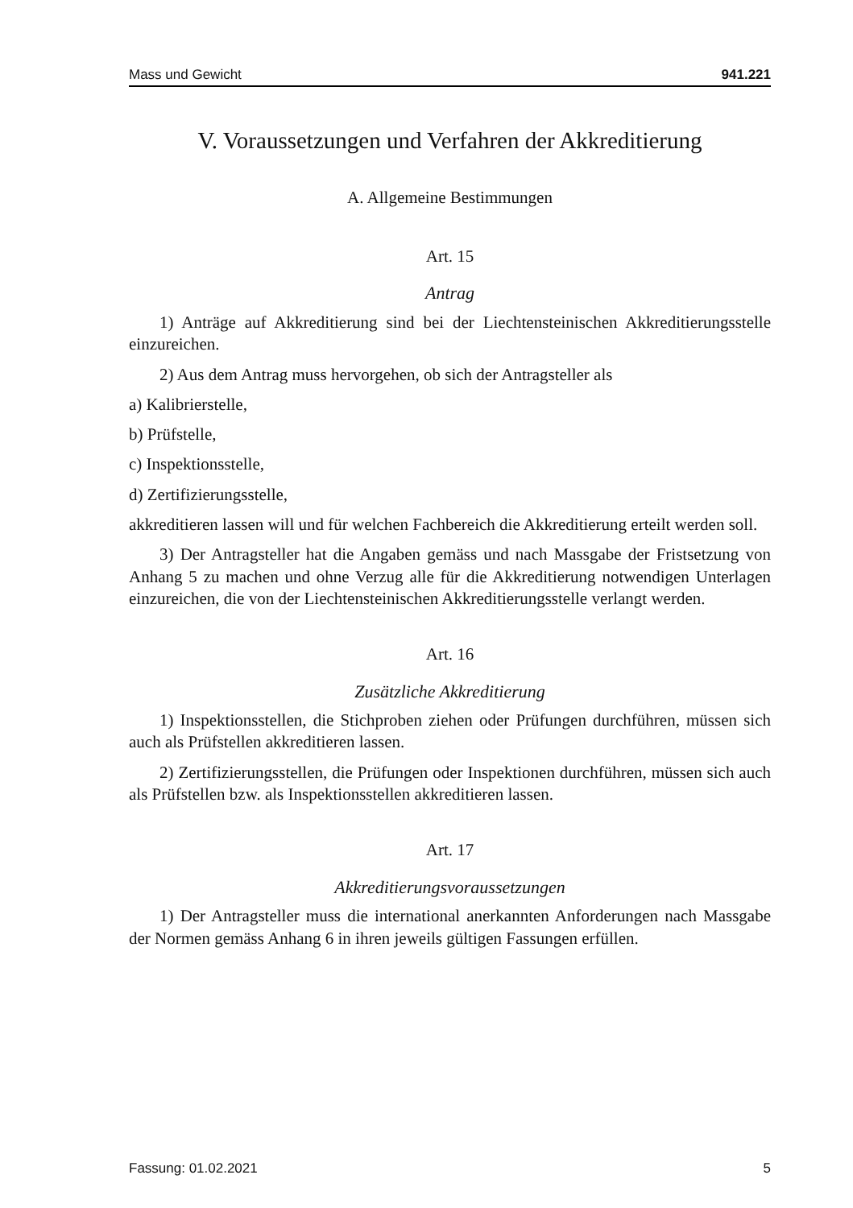Mass und Gewicht 941.221
V. Voraussetzungen und Verfahren der Akkreditierung
A. Allgemeine Bestimmungen
Art. 15
Antrag
1) Anträge auf Akkreditierung sind bei der Liechtensteinischen Akkreditierungsstelle einzureichen.
2) Aus dem Antrag muss hervorgehen, ob sich der Antragsteller als
a) Kalibrierstelle,
b) Prüfstelle,
c) Inspektionsstelle,
d) Zertifizierungsstelle,
akkreditieren lassen will und für welchen Fachbereich die Akkreditierung erteilt werden soll.
3) Der Antragsteller hat die Angaben gemäss und nach Massgabe der Fristsetzung von Anhang 5 zu machen und ohne Verzug alle für die Akkreditierung notwendigen Unterlagen einzureichen, die von der Liechtensteinischen Akkreditierungsstelle verlangt werden.
Art. 16
Zusätzliche Akkreditierung
1) Inspektionsstellen, die Stichproben ziehen oder Prüfungen durchführen, müssen sich auch als Prüfstellen akkreditieren lassen.
2) Zertifizierungsstellen, die Prüfungen oder Inspektionen durchführen, müssen sich auch als Prüfstellen bzw. als Inspektionsstellen akkreditieren lassen.
Art. 17
Akkreditierungsvoraussetzungen
1) Der Antragsteller muss die international anerkannten Anforderungen nach Massgabe der Normen gemäss Anhang 6 in ihren jeweils gültigen Fassungen erfüllen.
Fassung: 01.02.2021 5